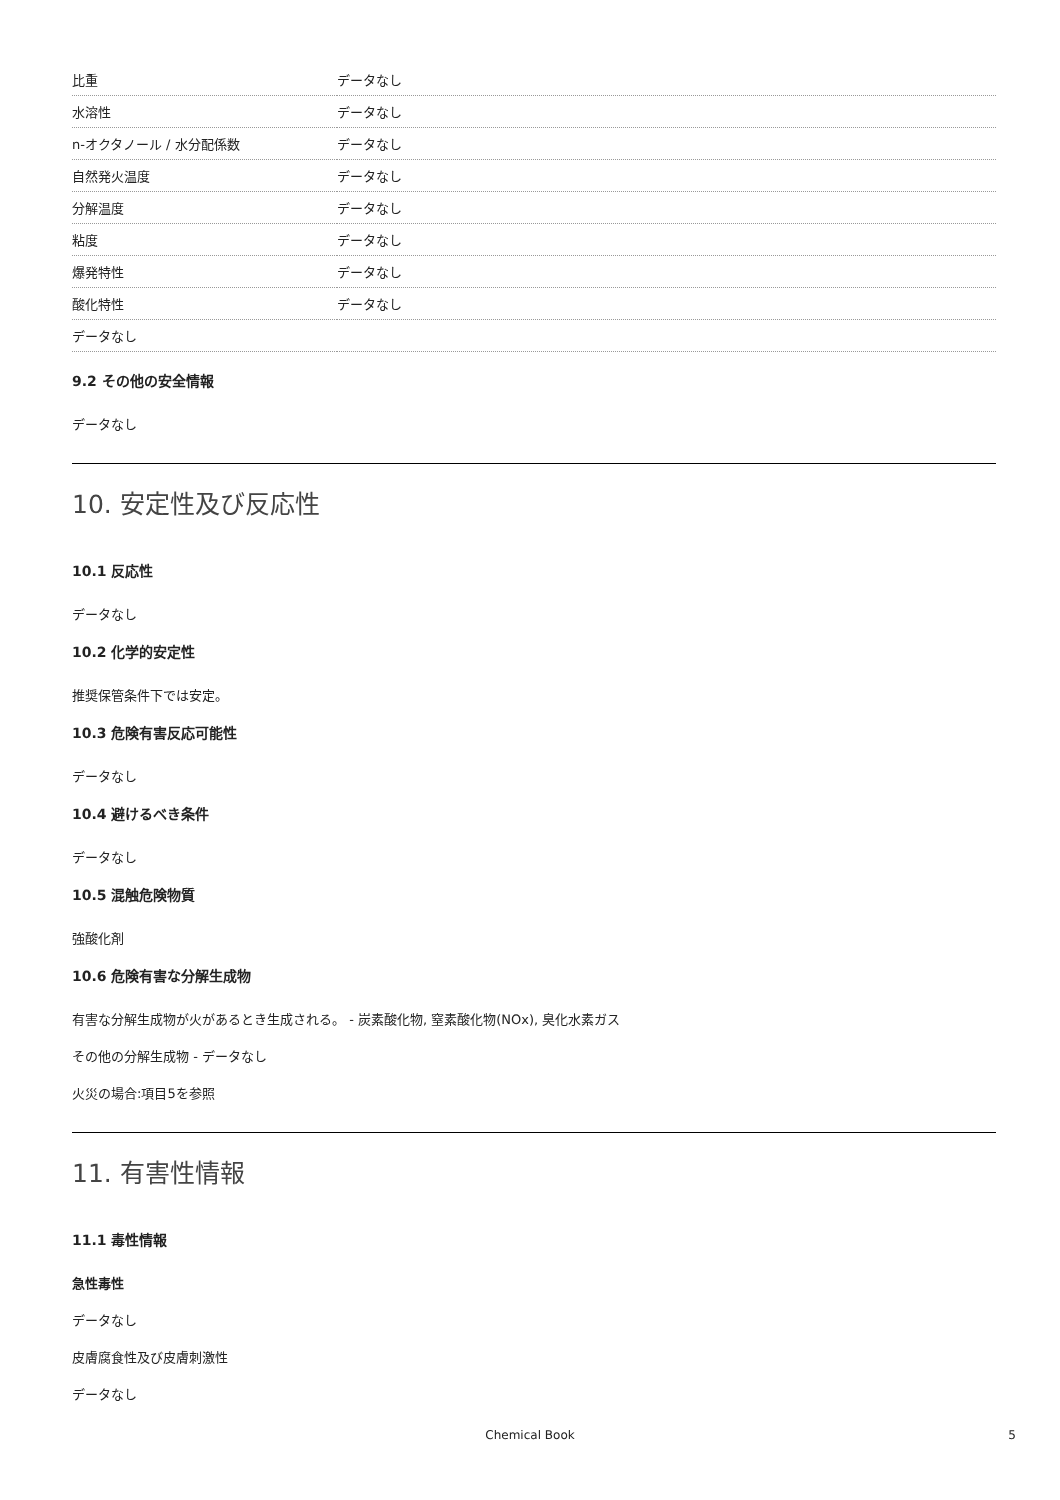| 比重 | データなし |
| 水溶性 | データなし |
| n-オクタノール / 水分配係数 | データなし |
| 自然発火温度 | データなし |
| 分解温度 | データなし |
| 粘度 | データなし |
| 爆発特性 | データなし |
| 酸化特性 | データなし |
| データなし | |
9.2 その他の安全情報
データなし
10. 安定性及び反応性
10.1 反応性
データなし
10.2 化学的安定性
推奨保管条件下では安定。
10.3 危険有害反応可能性
データなし
10.4 避けるべき条件
データなし
10.5 混触危険物質
強酸化剤
10.6 危険有害な分解生成物
有害な分解生成物が火があるとき生成される。 - 炭素酸化物, 窒素酸化物(NOx), 臭化水素ガス
その他の分解生成物 - データなし
火災の場合:項目5を参照
11. 有害性情報
11.1 毒性情報
急性毒性
データなし
皮膚腐食性及び皮膚刺激性
データなし
Chemical Book 5